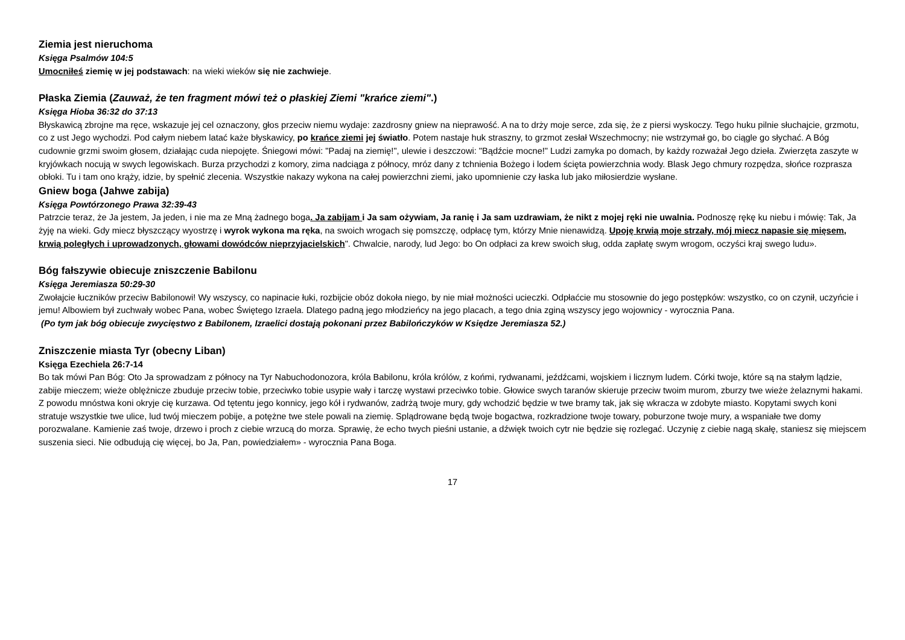Ziemia jest nieruchoma
Księga Psalmów 104:5
Umocniłeś ziemię w jej podstawach: na wieki wieków się nie zachwieje.
Płaska Ziemia (Zauważ, że ten fragment mówi też o płaskiej Ziemi "krańce ziemi".)
Księga Hioba 36:32 do 37:13
Błyskawicą zbrojne ma ręce, wskazuje jej cel oznaczony, głos przeciw niemu wydaje: zazdrosny gniew na nieprawość. A na to drży moje serce, zda się, że z piersi wyskoczy. Tego huku pilnie słuchajcie, grzmotu, co z ust Jego wychodzi. Pod całym niebem latać każe błyskawicy, po krańce ziemi jej światło. Potem nastaje huk straszny, to grzmot zesłał Wszechmocny; nie wstrzymał go, bo ciągle go słychać. A Bóg cudownie grzmi swoim głosem, działając cuda niepojęte. Śniegowi mówi: "Padaj na ziemię!", ulewie i deszczowi: "Bądźcie mocne!" Ludzi zamyka po domach, by każdy rozważał Jego dzieła. Zwierzęta zaszyte w kryjówkach nocują w swych legowiskach. Burza przychodzi z komory, zima nadciąga z północy, mróz dany z tchnienia Bożego i lodem ścięta powierzchnia wody. Blask Jego chmury rozpędza, słońce rozprasza obłoki. Tu i tam ono krąży, idzie, by spełnić zlecenia. Wszystkie nakazy wykona na całej powierzchni ziemi, jako upomnienie czy łaska lub jako miłosierdzie wysłane.
Gniew boga (Jahwe zabija)
Księga Powtórzonego Prawa 32:39-43
Patrzcie teraz, że Ja jestem, Ja jeden, i nie ma ze Mną żadnego boga. Ja zabijam i Ja sam ożywiam, Ja ranię i Ja sam uzdrawiam, że nikt z mojej ręki nie uwalnia. Podnoszę rękę ku niebu i mówię: Tak, Ja żyję na wieki. Gdy miecz błyszczący wyostrzę i wyrok wykona ma ręka, na swoich wrogach się pomszczę, odpłacę tym, którzy Mnie nienawidzą. Upoję krwią moje strzały, mój miecz napasie się mięsem, krwią poległych i uprowadzonych, głowami dowódców nieprzyjacielskich". Chwalcie, narody, lud Jego: bo On odpłaci za krew swoich sług, odda zapłatę swym wrogom, oczyści kraj swego ludu».
Bóg fałszywie obiecuje zniszczenie Babilonu
Księga Jeremiasza 50:29-30
Zwołajcie łuczników przeciw Babilonowi! Wy wszyscy, co napinacie łuki, rozbijcie obóz dokoła niego, by nie miał możności ucieczki. Odpłaćcie mu stosownie do jego postępków: wszystko, co on czynił, uczyńcie i jemu! Albowiem był zuchwały wobec Pana, wobec Świętego Izraela. Dlatego padną jego młodzieńcy na jego placach, a tego dnia zginą wszyscy jego wojownicy - wyrocznia Pana.
(Po tym jak bóg obiecuje zwycięstwo z Babilonem, Izraelici dostają pokonani przez Babilończyków w Księdze Jeremiasza 52.)
Zniszczenie miasta Tyr (obecny Liban)
Księga Ezechiela 26:7-14
Bo tak mówi Pan Bóg: Oto Ja sprowadzam z północy na Tyr Nabuchodonozora, króla Babilonu, króla królów, z końmi, rydwanami, jeźdźcami, wojskiem i licznym ludem. Córki twoje, które są na stałym lądzie, zabije mieczem; wieże oblężnicze zbuduje przeciw tobie, przeciwko tobie usypie wały i tarczę wystawi przeciwko tobie. Głowice swych taranów skieruje przeciw twoim murom, zburzy twe wieże żelaznymi hakami. Z powodu mnóstwa koni okryje cię kurzawa. Od tętentu jego konnicy, jego kół i rydwanów, zadrżą twoje mury, gdy wchodzić będzie w twe bramy tak, jak się wkracza w zdobyte miasto. Kopytami swych koni stratuje wszystkie twe ulice, lud twój mieczem pobije, a potężne twe stele powali na ziemię. Splądrowane będą twoje bogactwa, rozkradzione twoje towary, poburzone twoje mury, a wspaniałe twe domy porozwalane. Kamienie zaś twoje, drzewo i proch z ciebie wrzucą do morza. Sprawię, że echo twych pieśni ustanie, a dźwięk twoich cytr nie będzie się rozlegać. Uczynię z ciebie nagą skałę, staniesz się miejscem suszenia sieci. Nie odbudują cię więcej, bo Ja, Pan, powiedziałem» - wyrocznia Pana Boga.
17